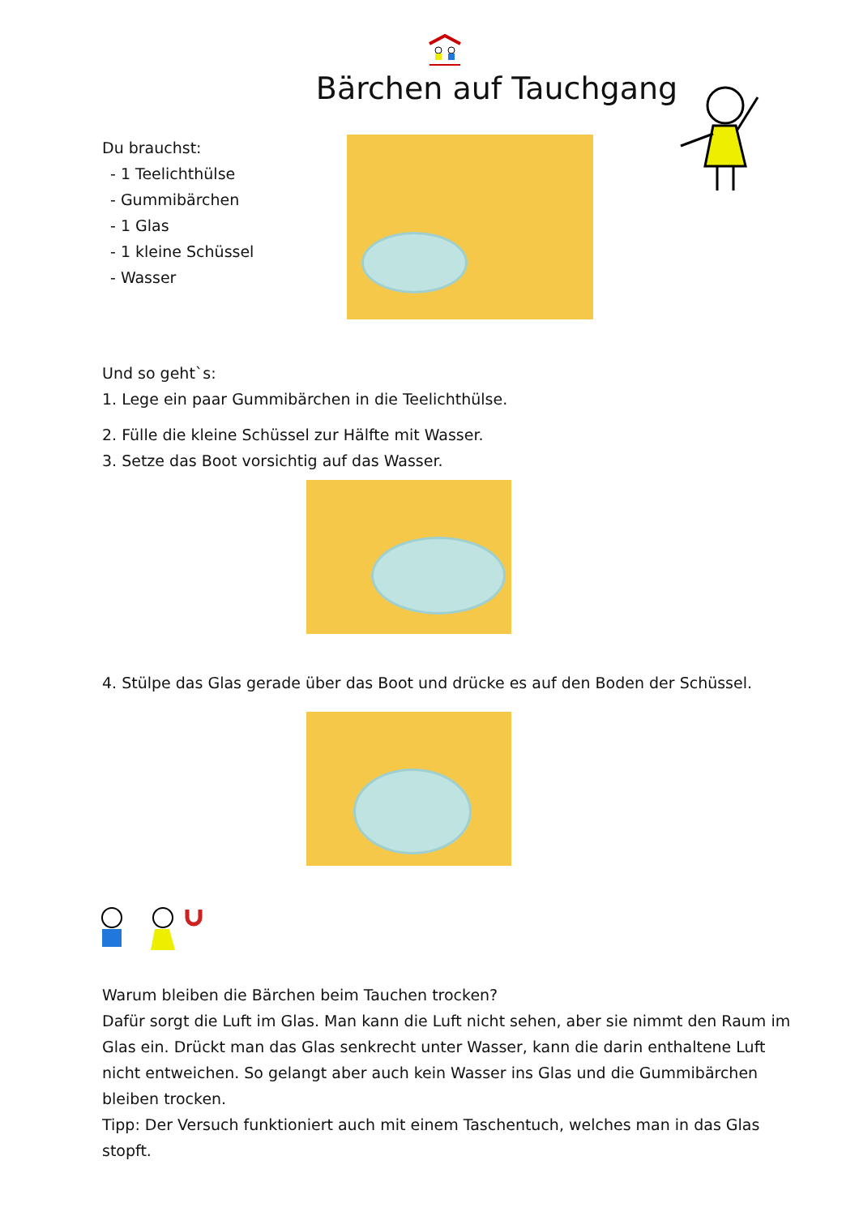Bärchen auf Tauchgang
Du brauchst:
- 1 Teelichthülse
- Gummibärchen
- 1 Glas
- 1 kleine Schüssel
- Wasser
Und so geht`s:
1. Lege ein paar Gummibärchen in die Teelichthülse.
2. Fülle die kleine Schüssel zur Hälfte mit Wasser.
3. Setze das Boot vorsichtig auf das Wasser.
4. Stülpe das Glas gerade über das Boot und drücke es auf den Boden der Schüssel.
Warum bleiben die Bärchen beim Tauchen trocken?
Dafür sorgt die Luft im Glas. Man kann die Luft nicht sehen, aber sie nimmt den Raum im Glas ein. Drückt man das Glas senkrecht unter Wasser, kann die darin enthaltene Luft nicht entweichen. So gelangt aber auch kein Wasser ins Glas und die Gummibärchen bleiben trocken.
Tipp: Der Versuch funktioniert auch mit einem Taschentuch, welches man in das Glas stopft.